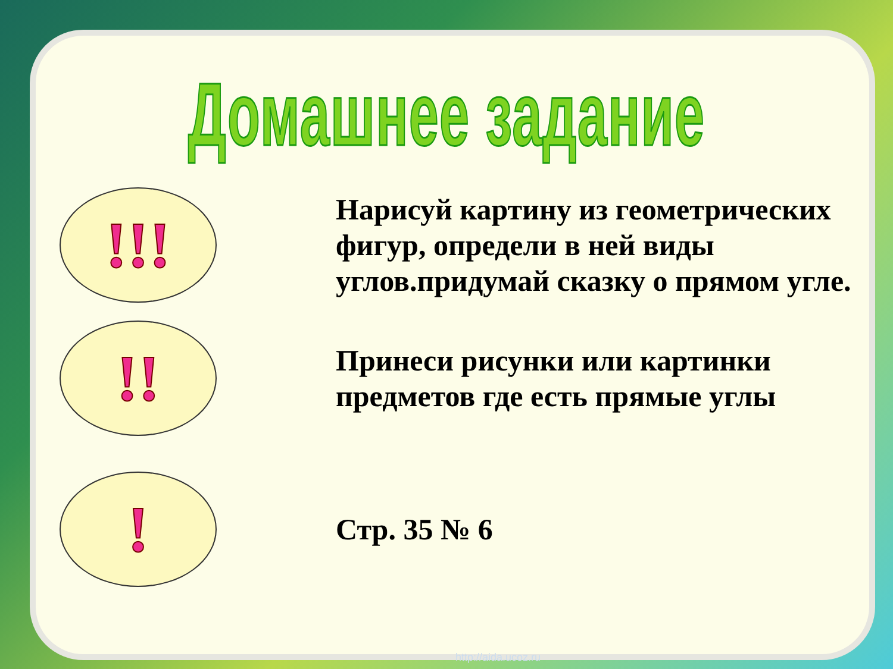Домашнее задание
!!!
Нарисуй картину из геометрических фигур, определи в ней виды углов.придумай сказку о прямом угле.
!!
Принеси рисунки или картинки предметов где есть прямые углы
!
Стр. 35 № 6
http://aida.ucoz.ru